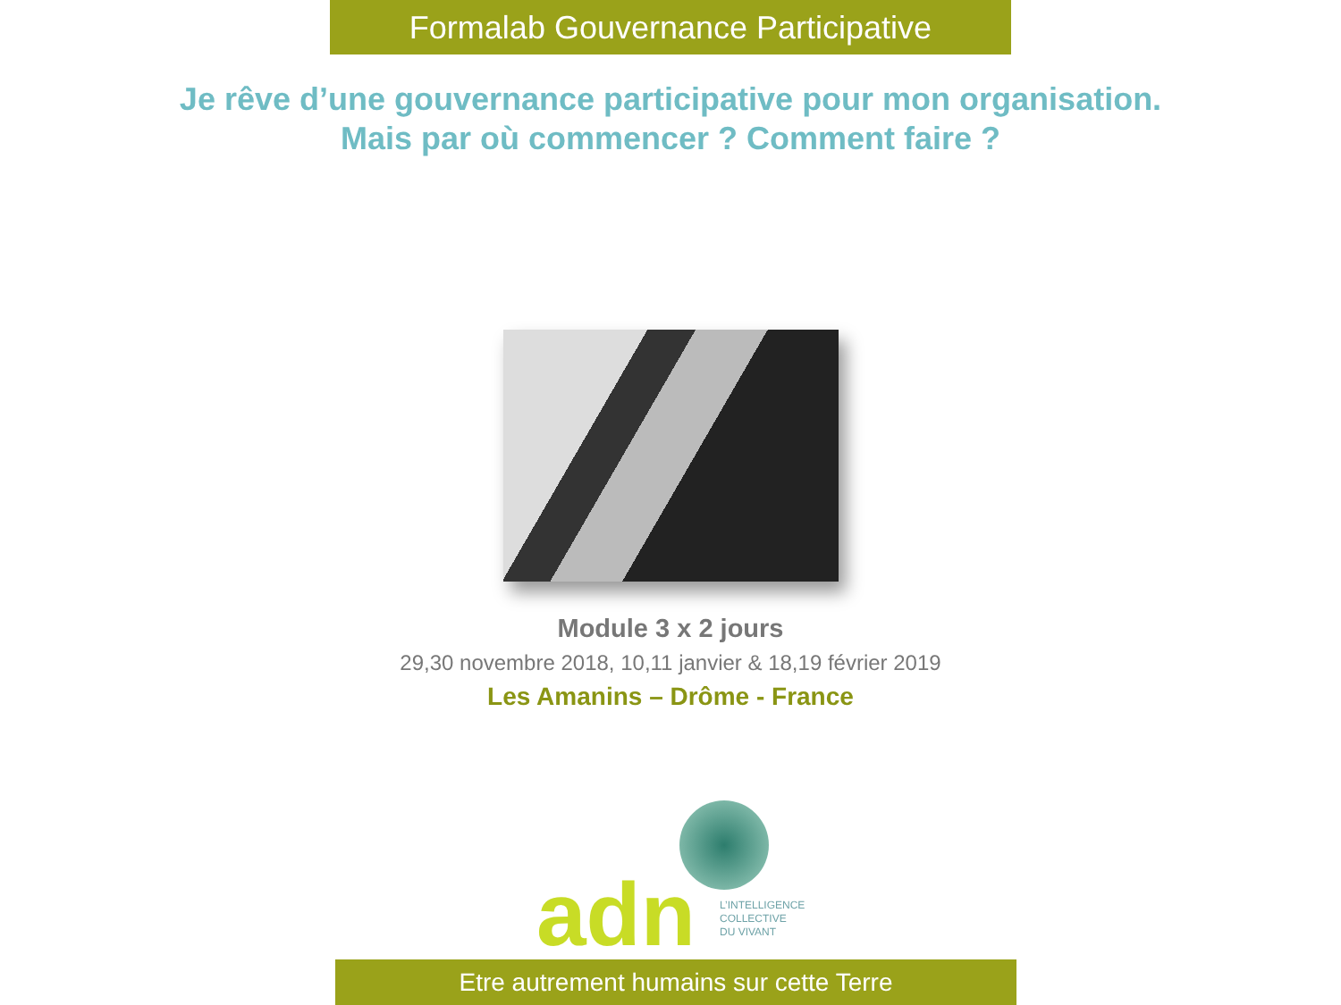Formalab Gouvernance Participative
Je rêve d’une gouvernance participative pour mon organisation.
Mais par où commencer ? Comment faire ?
Module 3 x 2 jours
29,30 novembre 2018, 10,11 janvier & 18,19 février 2019
Les Amanins – Drôme - France
adn
L’INTELLIGENCE
COLLECTIVE
DU VIVANT
Etre autrement humains sur cette Terre